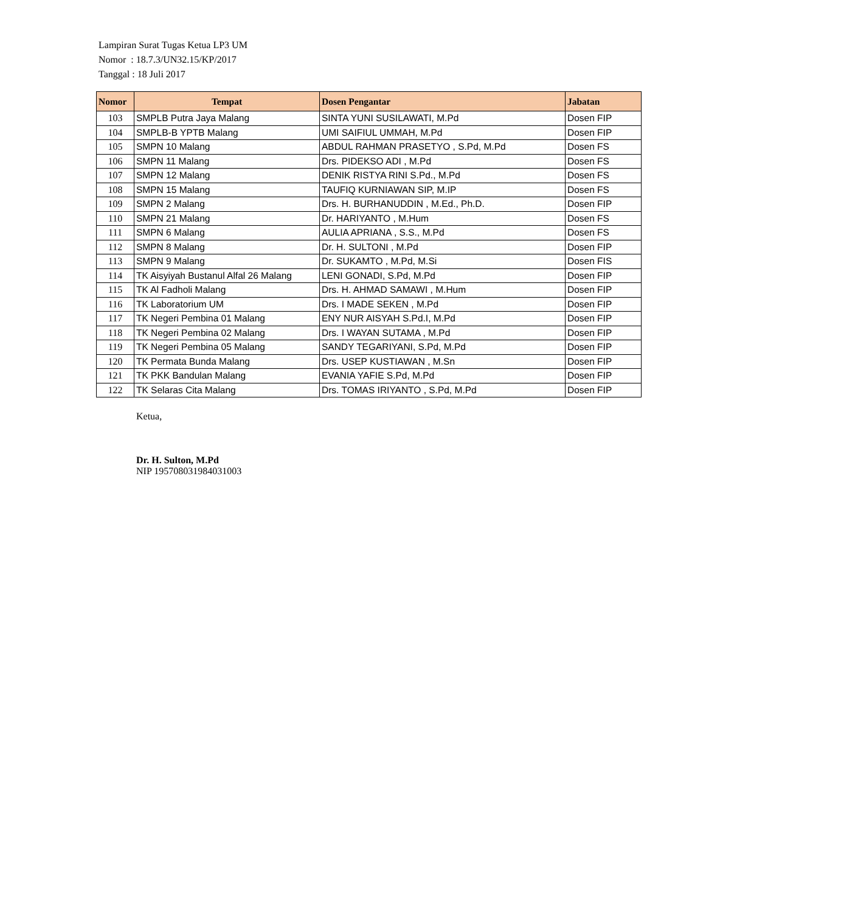Lampiran Surat Tugas Ketua LP3 UM
Nomor : 18.7.3/UN32.15/KP/2017
Tanggal : 18 Juli 2017
| Nomor | Tempat | Dosen Pengantar | Jabatan |
| --- | --- | --- | --- |
| 103 | SMPLB Putra Jaya Malang | SINTA YUNI SUSILAWATI, M.Pd | Dosen FIP |
| 104 | SMPLB-B YPTB Malang | UMI SAIFIUL UMMAH, M.Pd | Dosen FIP |
| 105 | SMPN 10 Malang | ABDUL RAHMAN PRASETYO , S.Pd, M.Pd | Dosen FS |
| 106 | SMPN 11 Malang | Drs. PIDEKSO ADI , M.Pd | Dosen FS |
| 107 | SMPN 12 Malang | DENIK RISTYA RINI S.Pd., M.Pd | Dosen FS |
| 108 | SMPN 15 Malang | TAUFIQ KURNIAWAN SIP, M.IP | Dosen FS |
| 109 | SMPN 2 Malang | Drs. H. BURHANUDDIN , M.Ed., Ph.D. | Dosen FIP |
| 110 | SMPN 21 Malang | Dr. HARIYANTO , M.Hum | Dosen FS |
| 111 | SMPN 6 Malang | AULIA APRIANA , S.S., M.Pd | Dosen FS |
| 112 | SMPN 8 Malang | Dr. H. SULTONI , M.Pd | Dosen FIP |
| 113 | SMPN 9 Malang | Dr. SUKAMTO , M.Pd, M.Si | Dosen FIS |
| 114 | TK Aisyiyah Bustanul Alfal 26 Malang | LENI GONADI, S.Pd, M.Pd | Dosen FIP |
| 115 | TK Al Fadholi Malang | Drs. H. AHMAD SAMAWI , M.Hum | Dosen FIP |
| 116 | TK Laboratorium UM | Drs. I MADE SEKEN , M.Pd | Dosen FIP |
| 117 | TK Negeri Pembina 01 Malang | ENY NUR AISYAH S.Pd.I, M.Pd | Dosen FIP |
| 118 | TK Negeri Pembina 02 Malang | Drs. I WAYAN SUTAMA , M.Pd | Dosen FIP |
| 119 | TK Negeri Pembina 05 Malang | SANDY TEGARIYANI, S.Pd, M.Pd | Dosen FIP |
| 120 | TK Permata Bunda Malang | Drs. USEP KUSTIAWAN , M.Sn | Dosen FIP |
| 121 | TK PKK Bandulan Malang | EVANIA YAFIE S.Pd, M.Pd | Dosen FIP |
| 122 | TK Selaras Cita Malang | Drs. TOMAS IRIYANTO , S.Pd, M.Pd | Dosen FIP |
Ketua,
Dr. H. Sulton, M.Pd
NIP 195708031984031003